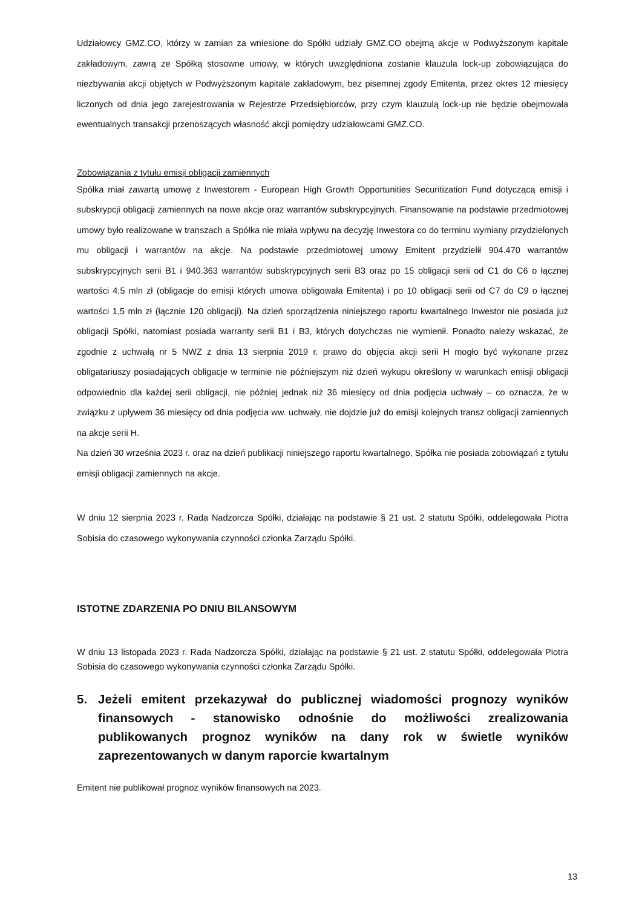Udziałowcy GMZ.CO, którzy w zamian za wniesione do Spółki udziały GMZ.CO obejmą akcje w Podwyższonym kapitale zakładowym, zawrą ze Spółką stosowne umowy, w których uwzględniona zostanie klauzula lock-up zobowiązująca do niezbywania akcji objętych w Podwyższonym kapitale zakładowym, bez pisemnej zgody Emitenta, przez okres 12 miesięcy liczonych od dnia jego zarejestrowania w Rejestrze Przedsiębiorców, przy czym klauzulą lock-up nie będzie obejmowała ewentualnych transakcji przenoszących własność akcji pomiędzy udziałowcami GMZ.CO.
Zobowiązania z tytułu emisji obligacji zamiennych
Spółka miał zawartą umowę z Inwestorem - European High Growth Opportunities Securitization Fund dotyczącą emisji i subskrypcji obligacji zamiennych na nowe akcje oraz warrantów subskrypcyjnych. Finansowanie na podstawie przedmiotowej umowy było realizowane w transzach a Spółka nie miała wpływu na decyzję Inwestora co do terminu wymiany przydzielonych mu obligacji i warrantów na akcje. Na podstawie przedmiotowej umowy Emitent przydzielił 904.470 warrantów subskrypcyjnych serii B1 i 940.363 warrantów subskrypcyjnych serii B3 oraz po 15 obligacji serii od C1 do C6 o łącznej wartości 4,5 mln zł (obligacje do emisji których umowa obligowała Emitenta) i po 10 obligacji serii od C7 do C9 o łącznej wartości 1,5 mln zł (łącznie 120 obligacji). Na dzień sporządzenia niniejszego raportu kwartalnego Inwestor nie posiada już obligacji Spółki, natomiast posiada warranty serii B1 i B3, których dotychczas nie wymienił. Ponadto należy wskazać, że zgodnie z uchwałą nr 5 NWZ z dnia 13 sierpnia 2019 r. prawo do objęcia akcji serii H mogło być wykonane przez obligatariuszy posiadających obligacje w terminie nie późniejszym niż dzień wykupu określony w warunkach emisji obligacji odpowiednio dla każdej serii obligacji, nie później jednak niż 36 miesięcy od dnia podjęcia uchwały – co oznacza, że w związku z upływem 36 miesięcy od dnia podjęcia ww. uchwały, nie dojdzie już do emisji kolejnych transz obligacji zamiennych na akcje serii H.
Na dzień 30 września 2023 r. oraz na dzień publikacji niniejszego raportu kwartalnego, Spółka nie posiada zobowiązań z tytułu emisji obligacji zamiennych na akcje.
W dniu 12 sierpnia 2023 r. Rada Nadzorcza Spółki, działając na podstawie § 21 ust. 2 statutu Spółki, oddelegowała Piotra Sobisia do czasowego wykonywania czynności członka Zarządu Spółki.
ISTOTNE ZDARZENIA PO DNIU BILANSOWYM
W dniu 13 listopada 2023 r. Rada Nadzorcza Spółki, działając na podstawie § 21 ust. 2 statutu Spółki, oddelegowała Piotra Sobisia do czasowego wykonywania czynności członka Zarządu Spółki.
5. Jeżeli emitent przekazywał do publicznej wiadomości prognozy wyników finansowych - stanowisko odnośnie do możliwości zrealizowania publikowanych prognoz wyników na dany rok w świetle wyników zaprezentowanych w danym raporcie kwartalnym
Emitent nie publikował prognoz wyników finansowych na 2023.
13